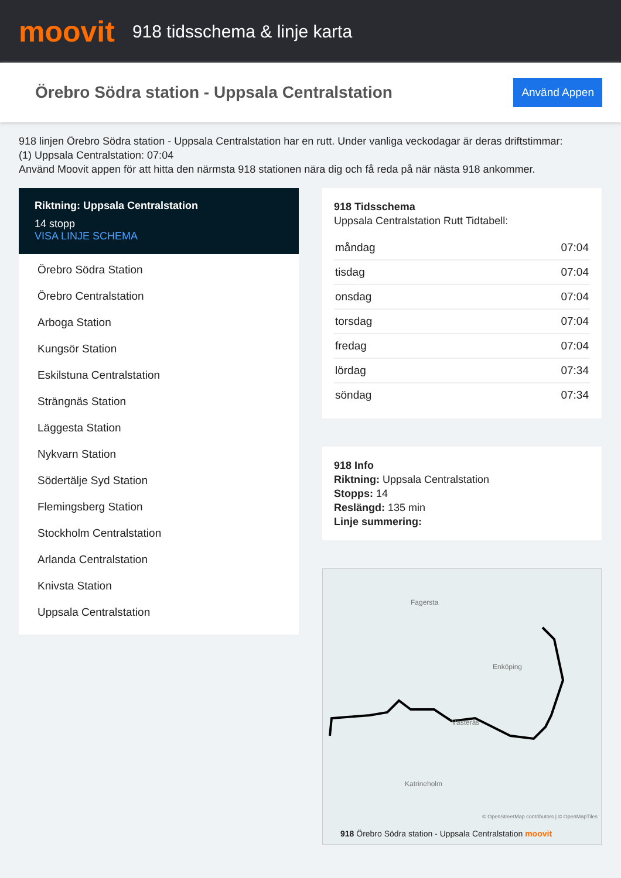moovit
918 tidsschema & linje karta
Örebro Södra station - Uppsala Centralstation
Använd Appen
918 linjen Örebro Södra station - Uppsala Centralstation har en rutt. Under vanliga veckodagar är deras driftstimmar:
(1) Uppsala Centralstation: 07:04
Använd Moovit appen för att hitta den närmsta 918 stationen nära dig och få reda på när nästa 918 ankommer.
Riktning: Uppsala Centralstation
14 stopp
VISA LINJE SCHEMA
Örebro Södra Station
Örebro Centralstation
Arboga Station
Kungsör Station
Eskilstuna Centralstation
Strängnäs Station
Läggesta Station
Nykvarn Station
Södertälje Syd Station
Flemingsberg Station
Stockholm Centralstation
Arlanda Centralstation
Knivsta Station
Uppsala Centralstation
918 Tidsschema
Uppsala Centralstation Rutt Tidtabell:
| måndag | 07:04 |
| tisdag | 07:04 |
| onsdag | 07:04 |
| torsdag | 07:04 |
| fredag | 07:04 |
| lördag | 07:34 |
| söndag | 07:34 |
918 Info
Riktning: Uppsala Centralstation
Stopps: 14
Reslängd: 135 min
Linje summering:
Fagersta
Västerås
Enköping
Katrineholm
© OpenStreetMap contributors | © OpenMapTiles
918 Örebro Södra station - Uppsala Centralstation moovit